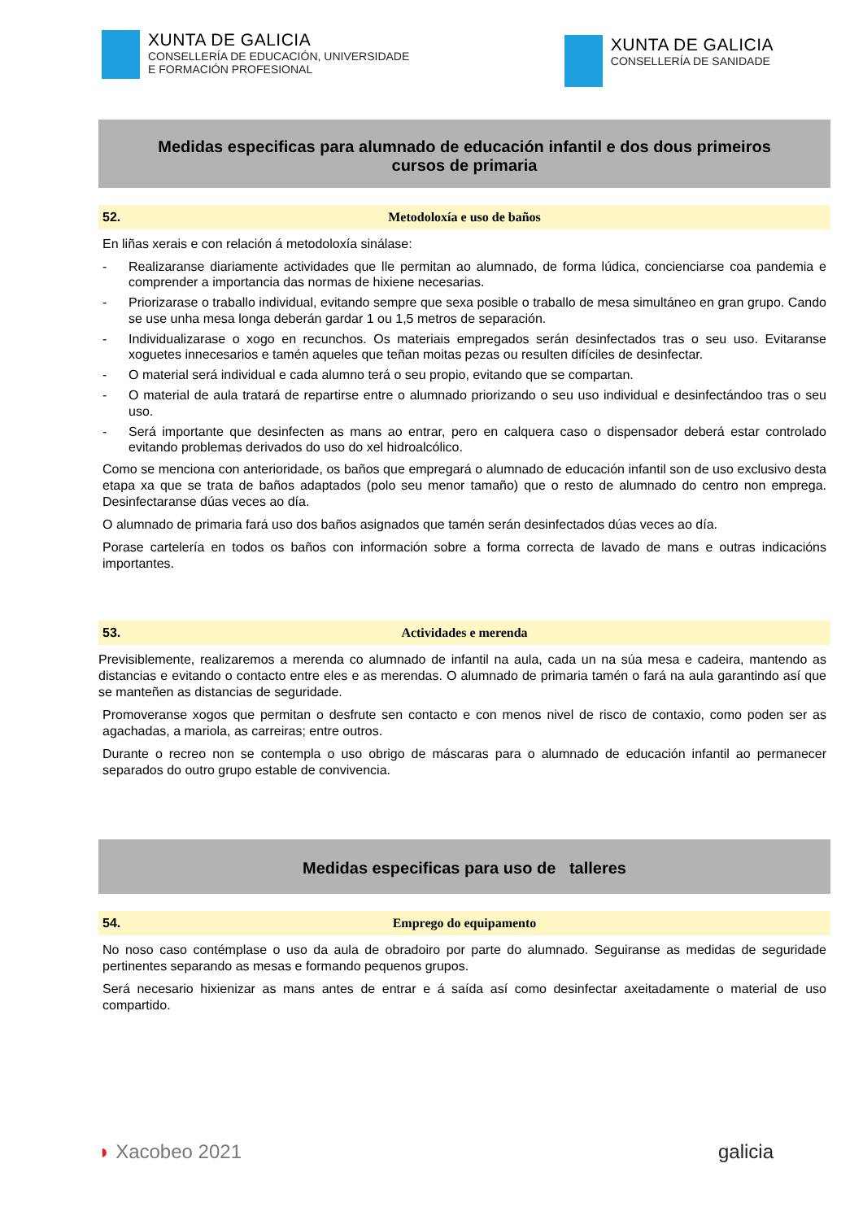XUNTA DE GALICIA
CONSELLERÍA DE EDUCACIÓN, UNIVERSIDADE
E FORMACIÓN PROFESIONAL
XUNTA DE GALICIA
CONSELLERÍA DE SANIDADE
Medidas especificas para alumnado de educación infantil e dos dous primeiros cursos de primaria
52. Metodoloxía e uso de baños
En liñas xerais e con relación á metodoloxía sinálase:
- Realizaranse diariamente actividades que lle permitan ao alumnado, de forma lúdica, concienciarse coa pandemia e comprender a importancia das normas de hixiene necesarias.
- Priorizarase o traballo individual, evitando sempre que sexa posible o traballo de mesa simultáneo en gran grupo. Cando se use unha mesa longa deberán gardar 1 ou 1,5 metros de separación.
- Individualizarase o xogo en recunchos. Os materiais empregados serán desinfectados tras o seu uso. Evitaranse xoguetes innecesarios e tamén aqueles que teñan moitas pezas ou resulten difíciles de desinfectar.
- O material será individual e cada alumno terá o seu propio, evitando que se compartan.
- O material de aula tratará de repartirse entre o alumnado priorizando o seu uso individual e desinfectándoo tras o seu uso.
- Será importante que desinfecten as mans ao entrar, pero en calquera caso o dispensador deberá estar controlado evitando problemas derivados do uso do xel hidroalcólico.
Como se menciona con anterioridade, os baños que empregará o alumnado de educación infantil son de uso exclusivo desta etapa xa que se trata de baños adaptados (polo seu menor tamaño) que o resto de alumnado do centro non emprega. Desinfectaranse dúas veces ao día.
O alumnado de primaria fará uso dos baños asignados que tamén serán desinfectados dúas veces ao día.
Porase cartelería en todos os baños con información sobre a forma correcta de lavado de mans e outras indicacións importantes.
53. Actividades e merenda
Previsiblemente, realizaremos a merenda co alumnado de infantil na aula, cada un na súa mesa e cadeira, mantendo as distancias e evitando o contacto entre eles e as merendas. O alumnado de primaria tamén o fará na aula garantindo así que se manteñen as distancias de seguridade.
Promoveranse xogos que permitan o desfrute sen contacto e con menos nivel de risco de contaxio, como poden ser as agachadas, a mariola, as carreiras; entre outros.
Durante o recreo non se contempla o uso obrigo de máscaras para o alumnado de educación infantil ao permanecer separados do outro grupo estable de convivencia.
Medidas especificas para uso de talleres
54. Emprego do equipamento
No noso caso contémplase o uso da aula de obradoiro por parte do alumnado. Seguiranse as medidas de seguridade pertinentes separando as mesas e formando pequenos grupos.
Será necesario hixienizar as mans antes de entrar e á saída así como desinfectar axeitadamente o material de uso compartido.
◗ Xacobeo 2021 galicia